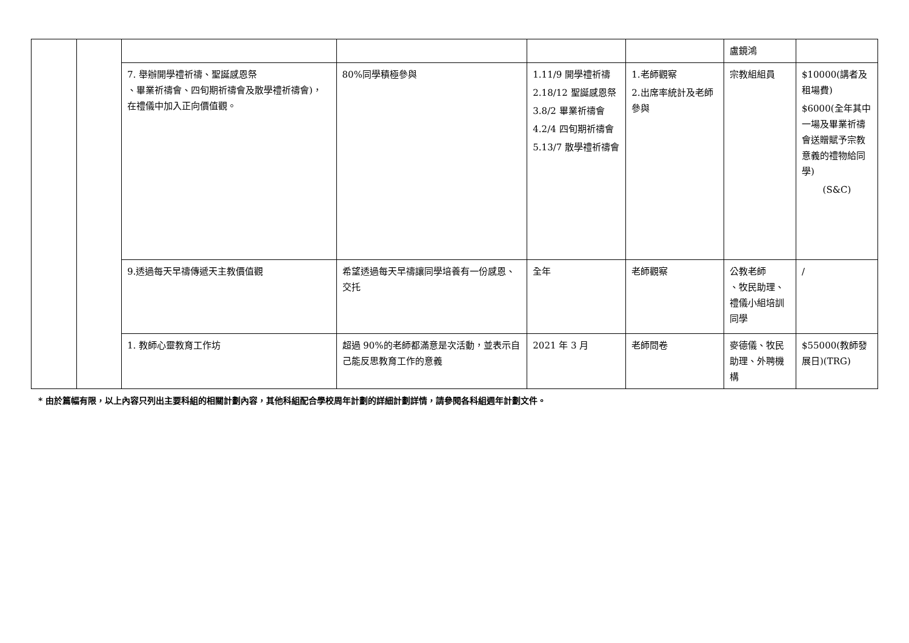| | | | | | | 盧鏡鴻 | |
| | | 7. 舉辦開學禮祈禱、聖誕感恩祭 、畢業祈禱會、四旬期祈禱會及散學禮祈禱會)，在禮儀中加入正向價值觀。 | 80%同學積極參與 | 1.11/9 開學禮祈禱 2.18/12 聖誕感恩祭 3.8/2 畢業祈禱會 4.2/4 四旬期祈禱會 5.13/7 散學禮祈禱會 | 1.老師觀察 2.出席率統計及老師參與 | 宗教組組員 | $10000(講者及租場費) $6000(全年其中一場及畢業祈禱會送贈賦予宗教意義的禮物給同學) (S&C) |
| | | 9.透過每天早禱傳遞天主教價值觀 | 希望透過每天早禱讓同學培養有一份感恩、交托 | 全年 | 老師觀察 | 公教老師 、牧民助理、禮儀小組培訓同學 | / |
| | | 1. 教師心靈教育工作坊 | 超過 90%的老師都滿意是次活動，並表示自己能反思教育工作的意義 | 2021 年 3 月 | 老師問卷 | 麥德儀、牧民助理、外聘機構 | $55000(教師發展日)(TRG) |
* 由於篇幅有限，以上內容只列出主要科組的相關計劃內容，其他科組配合學校周年計劃的詳細計劃詳情，請參閱各科組週年計劃文件。